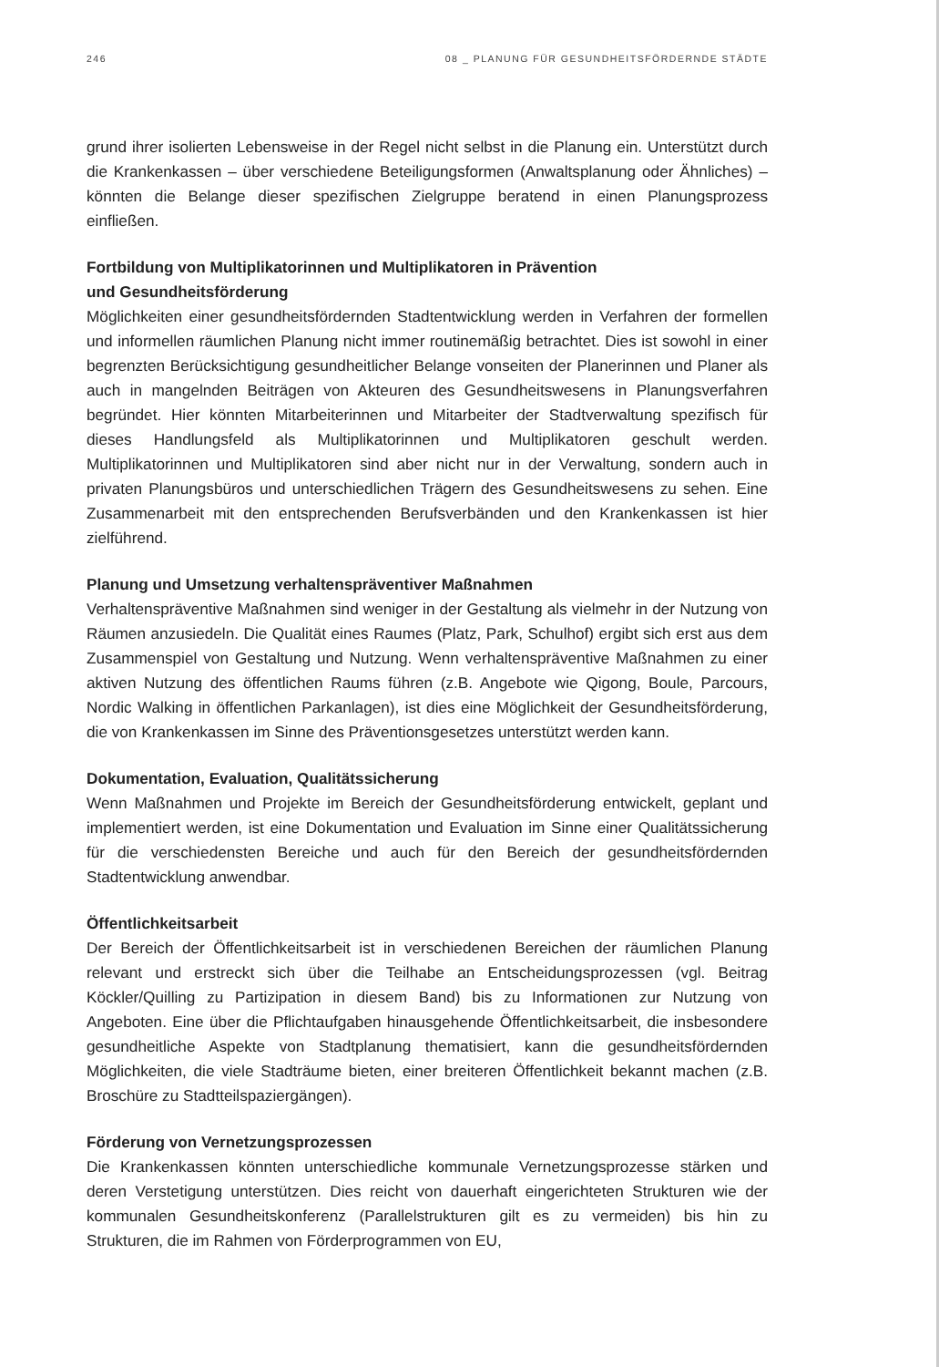246 08 _ PLANUNG FÜR GESUNDHEITSFÖRDERNDE STÄDTE
grund ihrer isolierten Lebensweise in der Regel nicht selbst in die Planung ein. Unterstützt durch die Krankenkassen – über verschiedene Beteiligungsformen (Anwaltsplanung oder Ähnliches) – könnten die Belange dieser spezifischen Zielgruppe beratend in einen Planungsprozess einfließen.
Fortbildung von Multiplikatorinnen und Multiplikatoren in Prävention
und Gesundheitsförderung
Möglichkeiten einer gesundheitsfördernden Stadtentwicklung werden in Verfahren der formellen und informellen räumlichen Planung nicht immer routinemäßig betrachtet. Dies ist sowohl in einer begrenzten Berücksichtigung gesundheitlicher Belange vonseiten der Planerinnen und Planer als auch in mangelnden Beiträgen von Akteuren des Gesundheitswesens in Planungsverfahren begründet. Hier könnten Mitarbeiterinnen und Mitarbeiter der Stadtverwaltung spezifisch für dieses Handlungsfeld als Multiplikatorinnen und Multiplikatoren geschult werden. Multiplikatorinnen und Multiplikatoren sind aber nicht nur in der Verwaltung, sondern auch in privaten Planungsbüros und unterschiedlichen Trägern des Gesundheitswesens zu sehen. Eine Zusammenarbeit mit den entsprechenden Berufsverbänden und den Krankenkassen ist hier zielführend.
Planung und Umsetzung verhaltenspräventiver Maßnahmen
Verhaltenspräventive Maßnahmen sind weniger in der Gestaltung als vielmehr in der Nutzung von Räumen anzusiedeln. Die Qualität eines Raumes (Platz, Park, Schulhof) ergibt sich erst aus dem Zusammenspiel von Gestaltung und Nutzung. Wenn verhaltenspräventive Maßnahmen zu einer aktiven Nutzung des öffentlichen Raums führen (z.B. Angebote wie Qigong, Boule, Parcours, Nordic Walking in öffentlichen Parkanlagen), ist dies eine Möglichkeit der Gesundheitsförderung, die von Krankenkassen im Sinne des Präventionsgesetzes unterstützt werden kann.
Dokumentation, Evaluation, Qualitätssicherung
Wenn Maßnahmen und Projekte im Bereich der Gesundheitsförderung entwickelt, geplant und implementiert werden, ist eine Dokumentation und Evaluation im Sinne einer Qualitätssicherung für die verschiedensten Bereiche und auch für den Bereich der gesundheitsfördernden Stadtentwicklung anwendbar.
Öffentlichkeitsarbeit
Der Bereich der Öffentlichkeitsarbeit ist in verschiedenen Bereichen der räumlichen Planung relevant und erstreckt sich über die Teilhabe an Entscheidungsprozessen (vgl. Beitrag Köckler/Quilling zu Partizipation in diesem Band) bis zu Informationen zur Nutzung von Angeboten. Eine über die Pflichtaufgaben hinausgehende Öffentlichkeitsarbeit, die insbesondere gesundheitliche Aspekte von Stadtplanung thematisiert, kann die gesundheitsfördernden Möglichkeiten, die viele Stadträume bieten, einer breiteren Öffentlichkeit bekannt machen (z.B. Broschüre zu Stadtteilspaziergängen).
Förderung von Vernetzungsprozessen
Die Krankenkassen könnten unterschiedliche kommunale Vernetzungsprozesse stärken und deren Verstetigung unterstützen. Dies reicht von dauerhaft eingerichteten Strukturen wie der kommunalen Gesundheitskonferenz (Parallelstrukturen gilt es zu vermeiden) bis hin zu Strukturen, die im Rahmen von Förderprogrammen von EU,